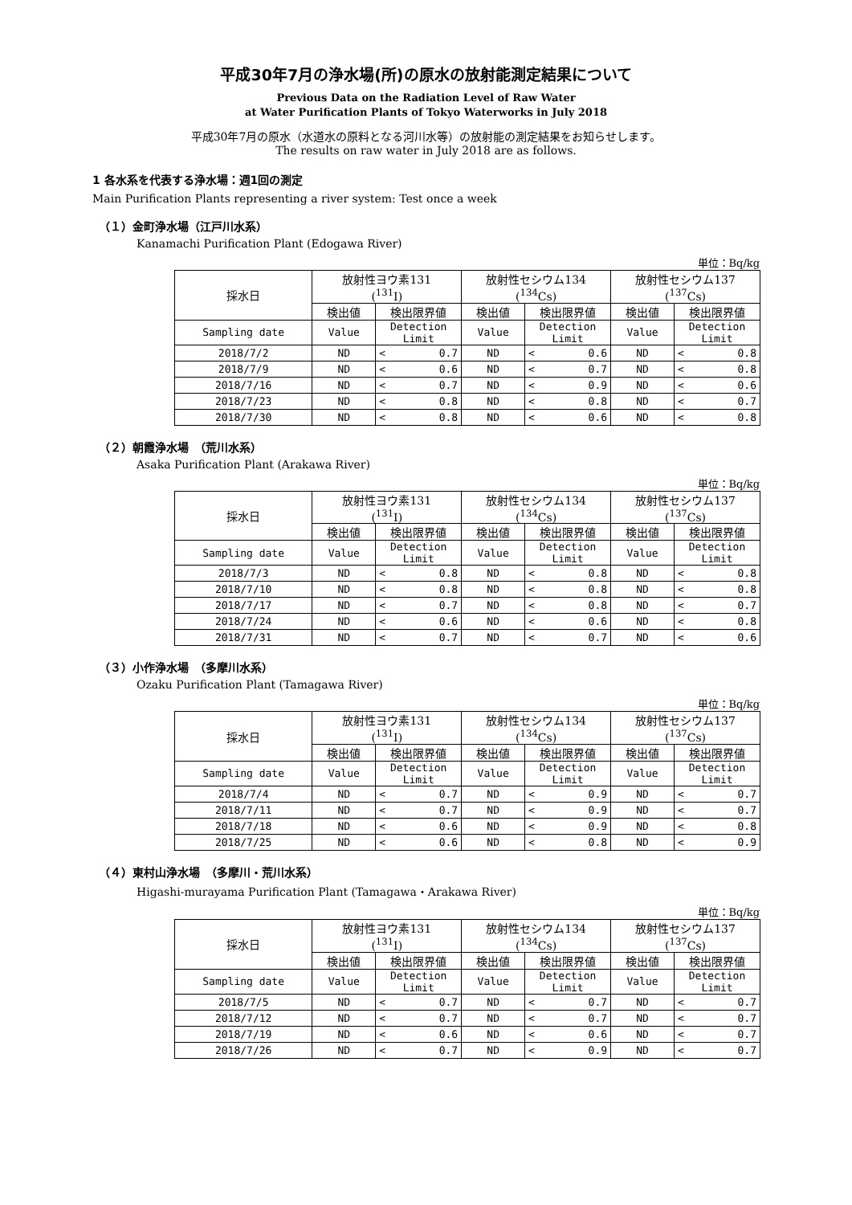平成30年7月の浄水場(所)の原水の放射能測定結果について
Previous Data on the Radiation Level of Raw Water
at Water Purification Plants of Tokyo Waterworks in July 2018
平成30年7月の原水（水道水の原料となる河川水等）の放射能の測定結果をお知らせします。
The results on raw water in July 2018 are as follows.
1 各水系を代表する浄水場：週1回の測定
Main Purification Plants representing a river system: Test once a week
（１）金町浄水場（江戸川水系）
Kanamachi Purification Plant (Edogawa River)
単位：Bq/kg
| 採水日 | 放射性ヨウ素131 (<sup>131</sup>I) | | | 放射性セシウム134 (<sup>134</sup>Cs) | | | 放射性セシウム137 (<sup>137</sup>Cs) | | |
| | 検出値 | 検出限界値 | | 検出値 | 検出限界値 | | 検出値 | 検出限界値 | |
| Sampling date | Value | Detection Limit | | Value | Detection Limit | | Value | Detection Limit | |
| 2018/7/2 | ND | < | 0.7 | ND | < | 0.6 | ND | < | 0.8 |
| 2018/7/9 | ND | < | 0.6 | ND | < | 0.7 | ND | < | 0.8 |
| 2018/7/16 | ND | < | 0.7 | ND | < | 0.9 | ND | < | 0.6 |
| 2018/7/23 | ND | < | 0.8 | ND | < | 0.8 | ND | < | 0.7 |
| 2018/7/30 | ND | < | 0.8 | ND | < | 0.6 | ND | < | 0.8 |
（２）朝霞浄水場　（荒川水系）
Asaka Purification Plant (Arakawa River)
単位：Bq/kg
| 採水日 | 放射性ヨウ素131 (<sup>131</sup>I) | | | 放射性セシウム134 (<sup>134</sup>Cs) | | | 放射性セシウム137 (<sup>137</sup>Cs) | | |
| | 検出値 | 検出限界値 | | 検出値 | 検出限界値 | | 検出値 | 検出限界値 | |
| Sampling date | Value | Detection Limit | | Value | Detection Limit | | Value | Detection Limit | |
| 2018/7/3 | ND | < | 0.8 | ND | < | 0.8 | ND | < | 0.8 |
| 2018/7/10 | ND | < | 0.8 | ND | < | 0.8 | ND | < | 0.8 |
| 2018/7/17 | ND | < | 0.7 | ND | < | 0.8 | ND | < | 0.7 |
| 2018/7/24 | ND | < | 0.6 | ND | < | 0.6 | ND | < | 0.8 |
| 2018/7/31 | ND | < | 0.7 | ND | < | 0.7 | ND | < | 0.6 |
（３）小作浄水場　（多摩川水系）
Ozaku Purification Plant (Tamagawa River)
単位：Bq/kg
| 採水日 | 放射性ヨウ素131 (<sup>131</sup>I) | | | 放射性セシウム134 (<sup>134</sup>Cs) | | | 放射性セシウム137 (<sup>137</sup>Cs) | | |
| | 検出値 | 検出限界値 | | 検出値 | 検出限界値 | | 検出値 | 検出限界値 | |
| Sampling date | Value | Detection Limit | | Value | Detection Limit | | Value | Detection Limit | |
| 2018/7/4 | ND | < | 0.7 | ND | < | 0.9 | ND | < | 0.7 |
| 2018/7/11 | ND | < | 0.7 | ND | < | 0.9 | ND | < | 0.7 |
| 2018/7/18 | ND | < | 0.6 | ND | < | 0.9 | ND | < | 0.8 |
| 2018/7/25 | ND | < | 0.6 | ND | < | 0.8 | ND | < | 0.9 |
（４）東村山浄水場　（多摩川・荒川水系）
Higashi-murayama Purification Plant (Tamagawa・Arakawa River)
単位：Bq/kg
| 採水日 | 放射性ヨウ素131 (<sup>131</sup>I) | | | 放射性セシウム134 (<sup>134</sup>Cs) | | | 放射性セシウム137 (<sup>137</sup>Cs) | | |
| | 検出値 | 検出限界値 | | 検出値 | 検出限界値 | | 検出値 | 検出限界値 | |
| Sampling date | Value | Detection Limit | | Value | Detection Limit | | Value | Detection Limit | |
| 2018/7/5 | ND | < | 0.7 | ND | < | 0.7 | ND | < | 0.7 |
| 2018/7/12 | ND | < | 0.7 | ND | < | 0.7 | ND | < | 0.7 |
| 2018/7/19 | ND | < | 0.6 | ND | < | 0.6 | ND | < | 0.7 |
| 2018/7/26 | ND | < | 0.7 | ND | < | 0.9 | ND | < | 0.7 |